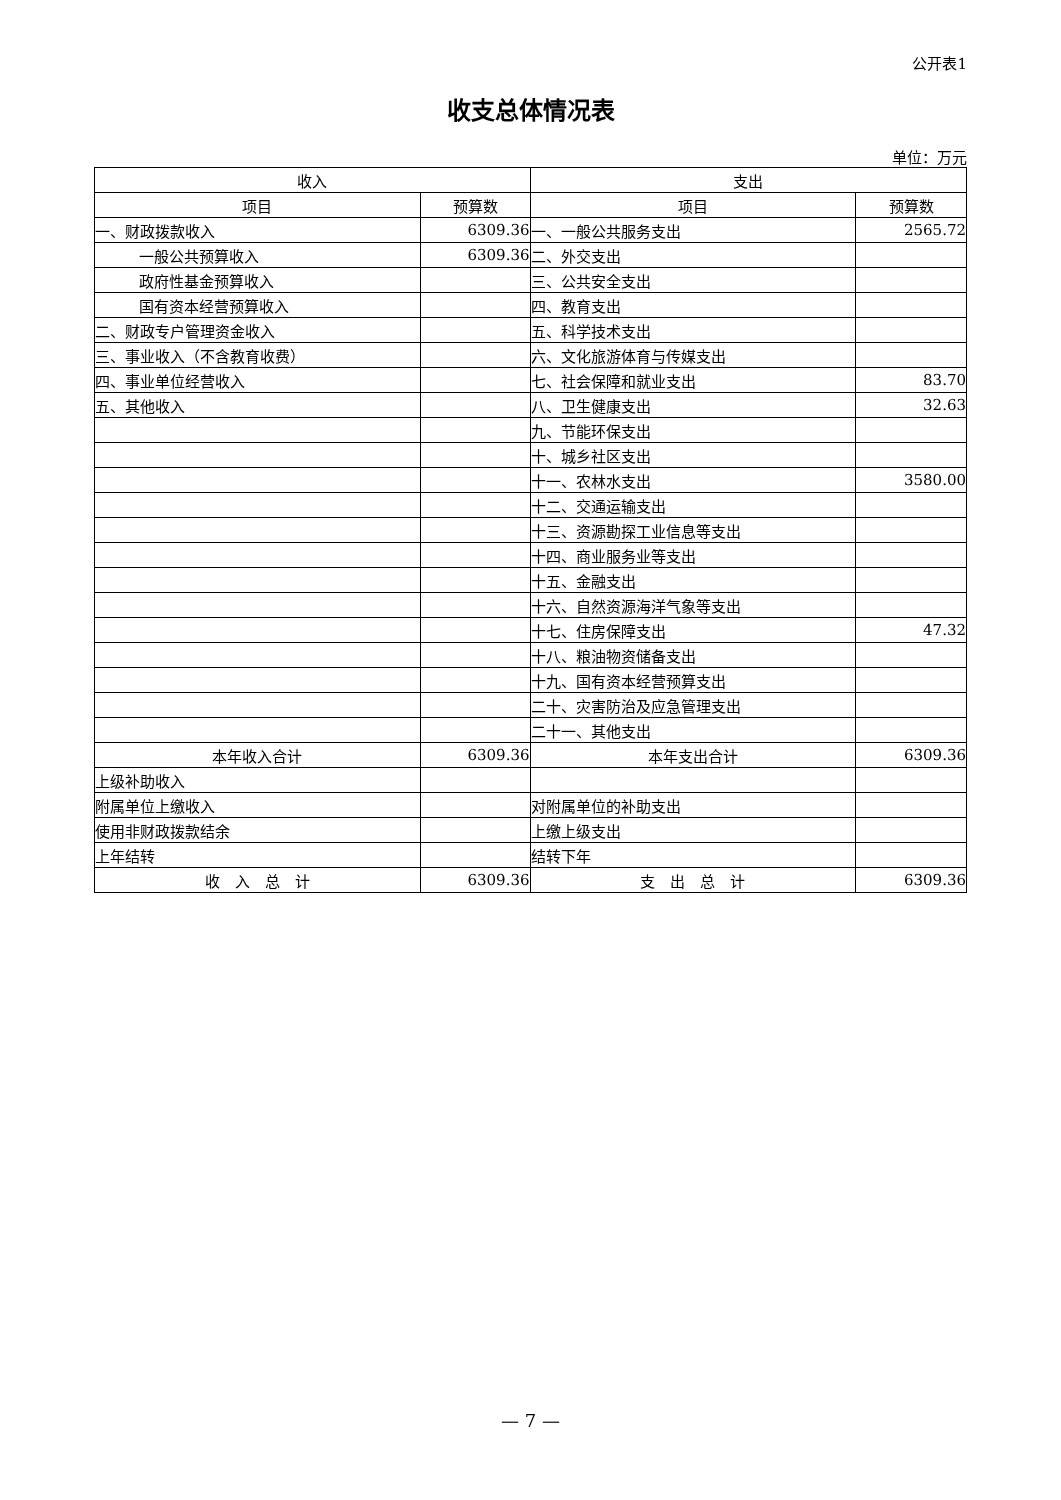公开表1
收支总体情况表
单位：万元
| 收入 | | 支出 | |
| --- | --- | --- | --- |
| 项目 | 预算数 | 项目 | 预算数 |
| 一、财政拨款收入 | 6309.36 | 一、一般公共服务支出 | 2565.72 |
| 一般公共预算收入 | 6309.36 | 二、外交支出 | |
| 政府性基金预算收入 | | 三、公共安全支出 | |
| 国有资本经营预算收入 | | 四、教育支出 | |
| 二、财政专户管理资金收入 | | 五、科学技术支出 | |
| 三、事业收入（不含教育收费） | | 六、文化旅游体育与传媒支出 | |
| 四、事业单位经营收入 | | 七、社会保障和就业支出 | 83.70 |
| 五、其他收入 | | 八、卫生健康支出 | 32.63 |
| | | 九、节能环保支出 | |
| | | 十、城乡社区支出 | |
| | | 十一、农林水支出 | 3580.00 |
| | | 十二、交通运输支出 | |
| | | 十三、资源勘探工业信息等支出 | |
| | | 十四、商业服务业等支出 | |
| | | 十五、金融支出 | |
| | | 十六、自然资源海洋气象等支出 | |
| | | 十七、住房保障支出 | 47.32 |
| | | 十八、粮油物资储备支出 | |
| | | 十九、国有资本经营预算支出 | |
| | | 二十、灾害防治及应急管理支出 | |
| | | 二十一、其他支出 | |
| 本年收入合计 | 6309.36 | 本年支出合计 | 6309.36 |
| 上级补助收入 | | | |
| 附属单位上缴收入 | | 对附属单位的补助支出 | |
| 使用非财政拨款结余 | | 上缴上级支出 | |
| 上年结转 | | 结转下年 | |
| 收 入 总 计 | 6309.36 | 支 出 总 计 | 6309.36 |
— 7 —